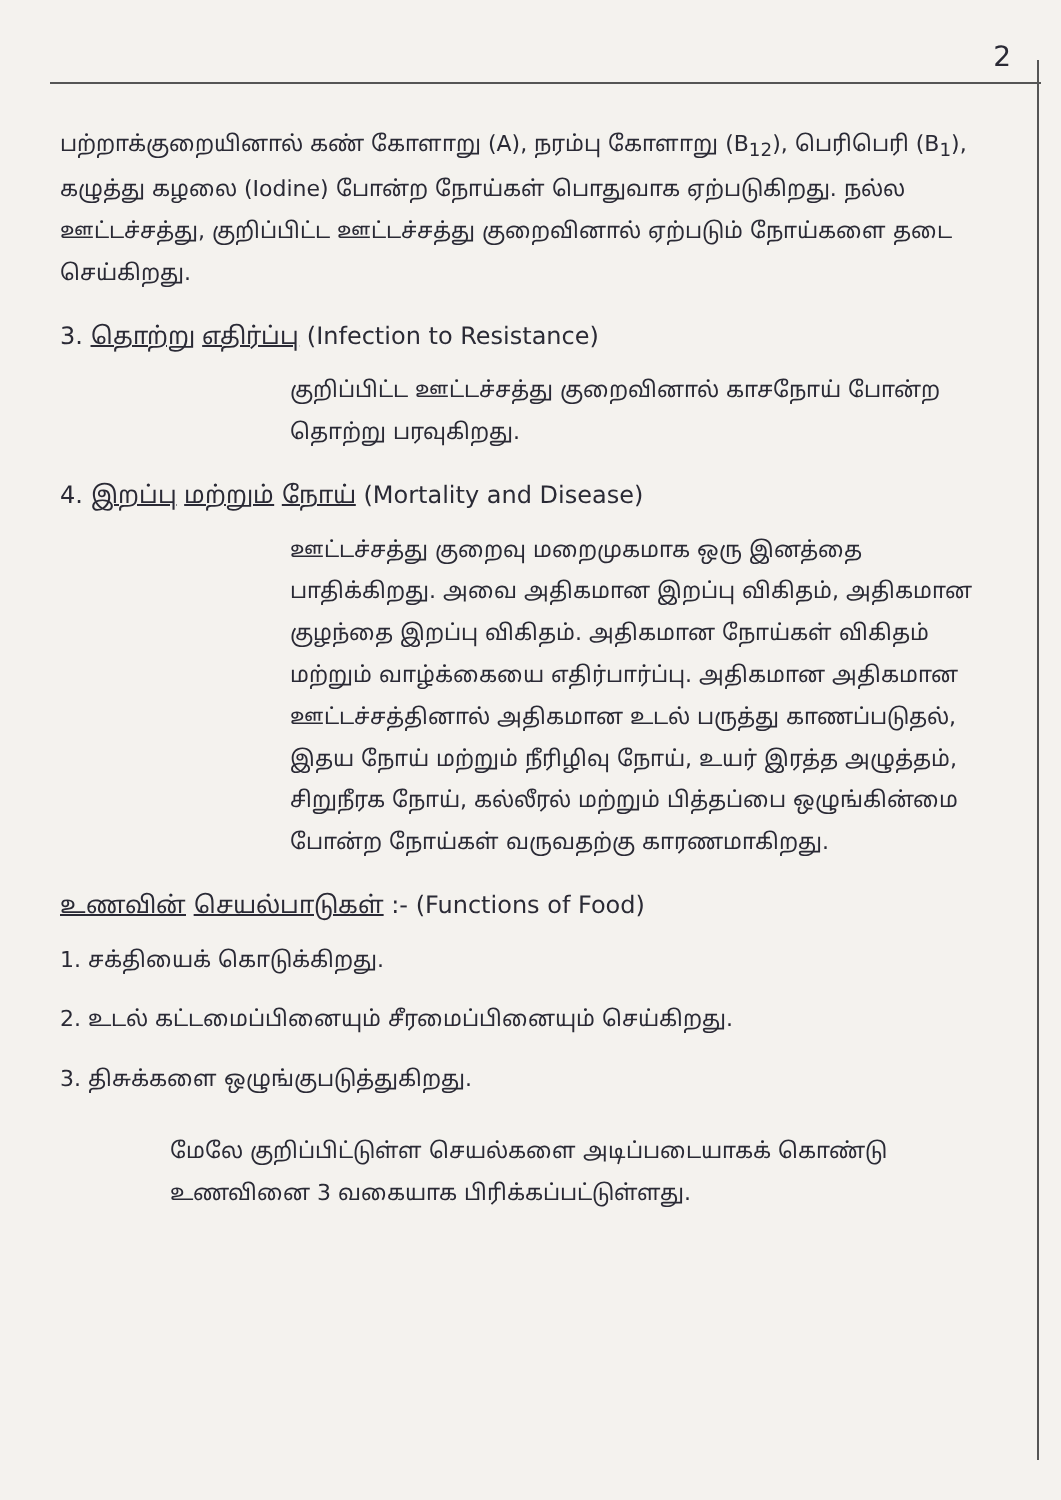2
பற்றாக்குறையினால் கண் கோளாறு (A), நரம்பு கோளாறு (B<sub>12</sub>), பெரிபெரி (B<sub>1</sub>), கழுத்து கழலை (Iodine) போன்ற நோய்கள் பொதுவாக ஏற்படுகிறது. நல்ல ஊட்டச்சத்து, குறிப்பிட்ட ஊட்டச்சத்து குறைவினால் ஏற்படும் நோய்களை தடை செய்கிறது.
3. தொற்று எதிர்ப்பு (Infection to Resistance)
குறிப்பிட்ட ஊட்டச்சத்து குறைவினால் காசநோய் போன்ற தொற்று பரவுகிறது.
4. இறப்பு மற்றும் நோய் (Mortality and Disease)
ஊட்டச்சத்து குறைவு மறைமுகமாக ஒரு இனத்தை பாதிக்கிறது. அவை அதிகமான இறப்பு விகிதம், அதிகமான குழந்தை இறப்பு விகிதம். அதிகமான நோய்கள் விகிதம் மற்றும் வாழ்க்கையை எதிர்பார்ப்பு. அதிகமான அதிகமான ஊட்டச்சத்தினால் அதிகமான உடல் பருத்து காணப்படுதல், இதய நோய் மற்றும் நீரிழிவு நோய், உயர் இரத்த அழுத்தம், சிறுநீரக நோய், கல்லீரல் மற்றும் பித்தப்பை ஒழுங்கின்மை போன்ற நோய்கள் வருவதற்கு காரணமாகிறது.
உணவின் செயல்பாடுகள் :- (Functions of Food)
1. சக்தியைக் கொடுக்கிறது.
2. உடல் கட்டமைப்பினையும் சீரமைப்பினையும் செய்கிறது.
3. திசுக்களை ஒழுங்குபடுத்துகிறது.
மேலே குறிப்பிட்டுள்ள செயல்களை அடிப்படையாகக் கொண்டு உணவினை 3 வகையாக பிரிக்கப்பட்டுள்ளது.